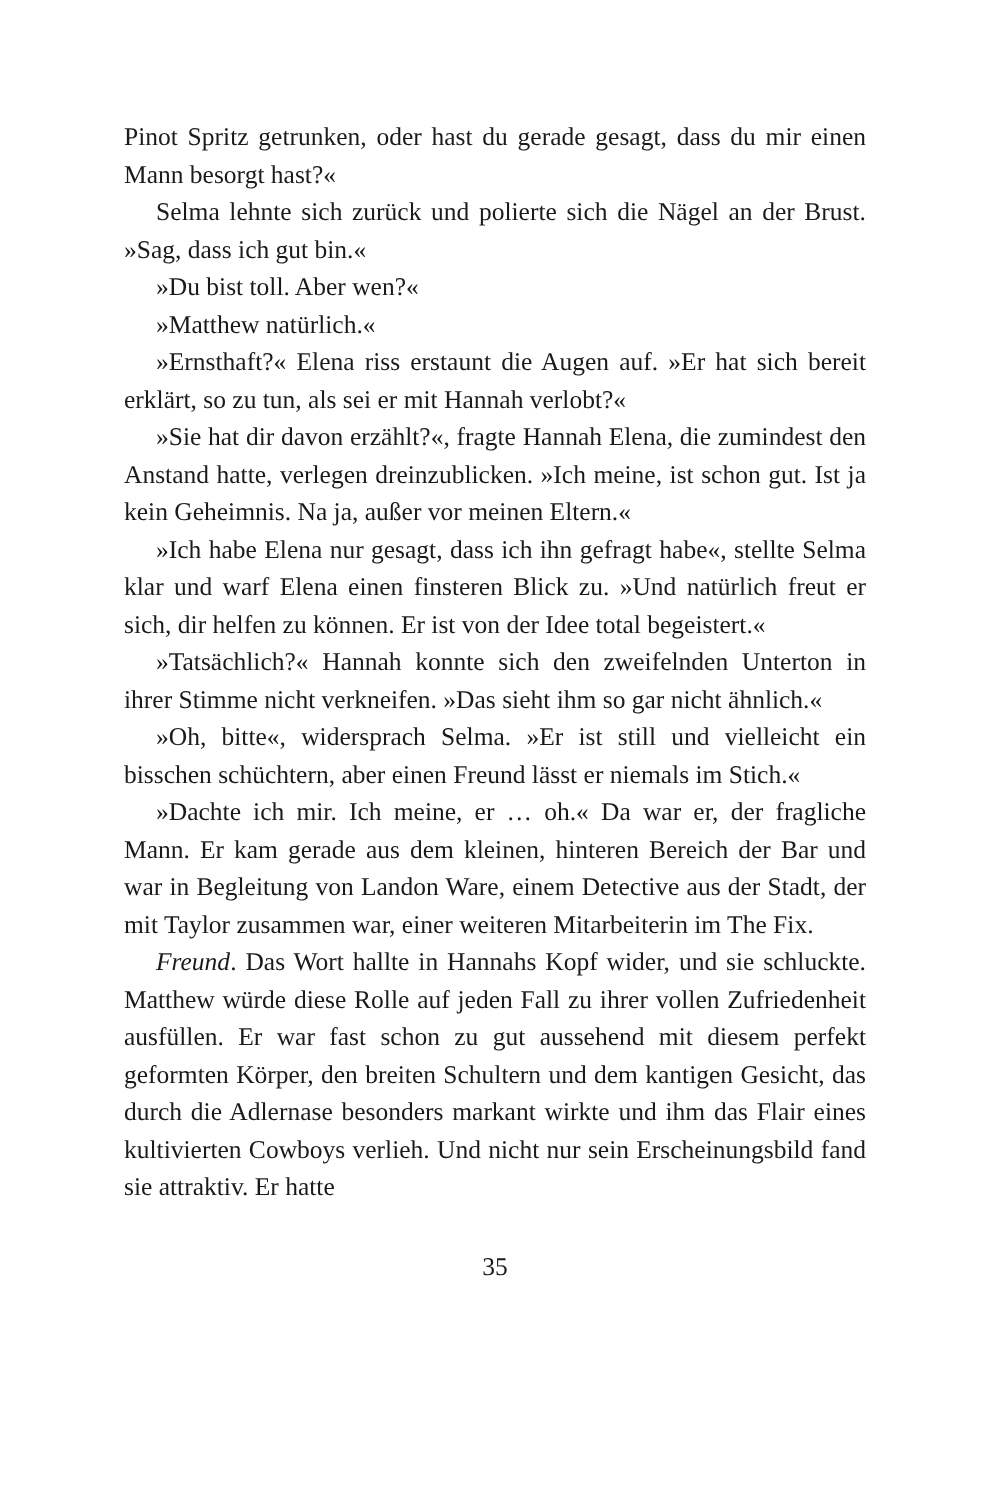Pinot Spritz getrunken, oder hast du gerade gesagt, dass du mir einen Mann besorgt hast?«
Selma lehnte sich zurück und polierte sich die Nägel an der Brust. »Sag, dass ich gut bin.«
»Du bist toll. Aber wen?«
»Matthew natürlich.«
»Ernsthaft?« Elena riss erstaunt die Augen auf. »Er hat sich bereit erklärt, so zu tun, als sei er mit Hannah verlobt?«
»Sie hat dir davon erzählt?«, fragte Hannah Elena, die zumindest den Anstand hatte, verlegen dreinzublicken. »Ich meine, ist schon gut. Ist ja kein Geheimnis. Na ja, außer vor meinen Eltern.«
»Ich habe Elena nur gesagt, dass ich ihn gefragt habe«, stellte Selma klar und warf Elena einen finsteren Blick zu. »Und natürlich freut er sich, dir helfen zu können. Er ist von der Idee total begeistert.«
»Tatsächlich?« Hannah konnte sich den zweifelnden Unterton in ihrer Stimme nicht verkneifen. »Das sieht ihm so gar nicht ähnlich.«
»Oh, bitte«, widersprach Selma. »Er ist still und vielleicht ein bisschen schüchtern, aber einen Freund lässt er niemals im Stich.«
»Dachte ich mir. Ich meine, er … oh.« Da war er, der fragliche Mann. Er kam gerade aus dem kleinen, hinteren Bereich der Bar und war in Begleitung von Landon Ware, einem Detective aus der Stadt, der mit Taylor zusammen war, einer weiteren Mitarbeiterin im The Fix.
Freund. Das Wort hallte in Hannahs Kopf wider, und sie schluckte. Matthew würde diese Rolle auf jeden Fall zu ihrer vollen Zufriedenheit ausfüllen. Er war fast schon zu gut aussehend mit diesem perfekt geformten Körper, den breiten Schultern und dem kantigen Gesicht, das durch die Adlernase besonders markant wirkte und ihm das Flair eines kultivierten Cowboys verlieh. Und nicht nur sein Erscheinungsbild fand sie attraktiv. Er hatte
35